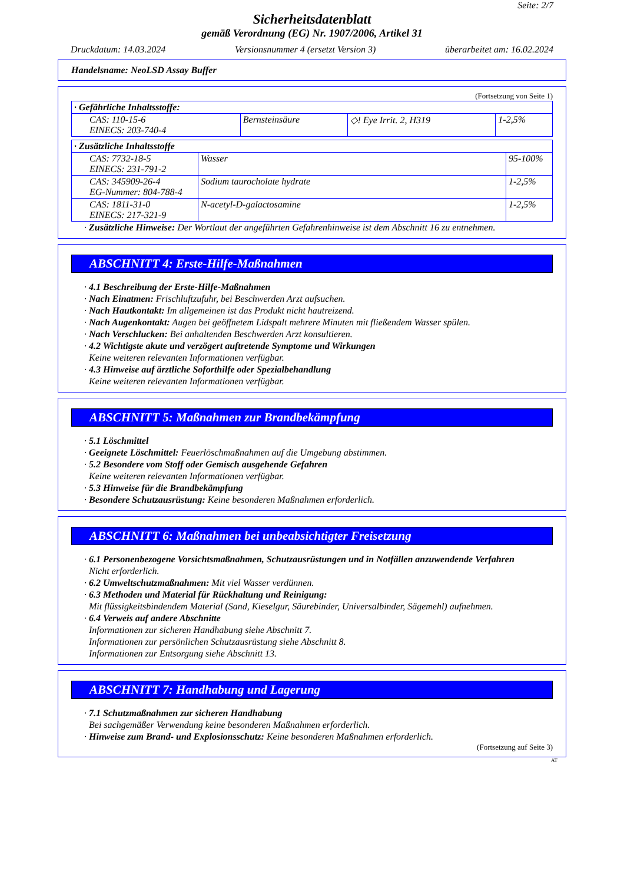Seite: 2/7
Sicherheitsdatenblatt
gemäß Verordnung (EG) Nr. 1907/2006, Artikel 31
Druckdatum: 14.03.2024 Versionsnummer 4 (ersetzt Version 3) überarbeitet am: 16.02.2024
Handelsname: NeoLSD Assay Buffer
(Fortsetzung von Seite 1)
| · Gefährliche Inhaltsstoffe: | | | |
| --- | --- | --- | --- |
| CAS: 110-15-6 EINECS: 203-740-4 | Bernsteinsäure | ◇! Eye Irrit. 2, H319 | 1-2,5% |
| · Zusätzliche Inhaltsstoffe | | |
| --- | --- | --- |
| CAS: 7732-18-5 EINECS: 231-791-2 | Wasser | 95-100% |
| CAS: 345909-26-4 EG-Nummer: 804-788-4 | Sodium taurocholate hydrate | 1-2,5% |
| CAS: 1811-31-0 EINECS: 217-321-9 | N-acetyl-D-galactosamine | 1-2,5% |
· Zusätzliche Hinweise: Der Wortlaut der angeführten Gefahrenhinweise ist dem Abschnitt 16 zu entnehmen.
ABSCHNITT 4: Erste-Hilfe-Maßnahmen
· 4.1 Beschreibung der Erste-Hilfe-Maßnahmen
· Nach Einatmen: Frischluftzufuhr, bei Beschwerden Arzt aufsuchen.
· Nach Hautkontakt: Im allgemeinen ist das Produkt nicht hautreizend.
· Nach Augenkontakt: Augen bei geöffnetem Lidspalt mehrere Minuten mit fließendem Wasser spülen.
· Nach Verschlucken: Bei anhaltenden Beschwerden Arzt konsultieren.
· 4.2 Wichtigste akute und verzögert auftretende Symptome und Wirkungen
Keine weiteren relevanten Informationen verfügbar.
· 4.3 Hinweise auf ärztliche Soforthilfe oder Spezialbehandlung
Keine weiteren relevanten Informationen verfügbar.
ABSCHNITT 5: Maßnahmen zur Brandbekämpfung
· 5.1 Löschmittel
· Geeignete Löschmittel: Feuerlöschmaßnahmen auf die Umgebung abstimmen.
· 5.2 Besondere vom Stoff oder Gemisch ausgehende Gefahren
Keine weiteren relevanten Informationen verfügbar.
· 5.3 Hinweise für die Brandbekämpfung
· Besondere Schutzausrüstung: Keine besonderen Maßnahmen erforderlich.
ABSCHNITT 6: Maßnahmen bei unbeabsichtigter Freisetzung
· 6.1 Personenbezogene Vorsichtsmaßnahmen, Schutzausrüstungen und in Notfällen anzuwendende Verfahren
Nicht erforderlich.
· 6.2 Umweltschutzmaßnahmen: Mit viel Wasser verdünnen.
· 6.3 Methoden und Material für Rückhaltung und Reinigung:
Mit flüssigkeitsbindendem Material (Sand, Kieselgur, Säurebinder, Universalbinder, Sägemehl) aufnehmen.
· 6.4 Verweis auf andere Abschnitte
Informationen zur sicheren Handhabung siehe Abschnitt 7.
Informationen zur persönlichen Schutzausrüstung siehe Abschnitt 8.
Informationen zur Entsorgung siehe Abschnitt 13.
ABSCHNITT 7: Handhabung und Lagerung
· 7.1 Schutzmaßnahmen zur sicheren Handhabung
Bei sachgemäßer Verwendung keine besonderen Maßnahmen erforderlich.
· Hinweise zum Brand- und Explosionsschutz: Keine besonderen Maßnahmen erforderlich.
(Fortsetzung auf Seite 3)
AT